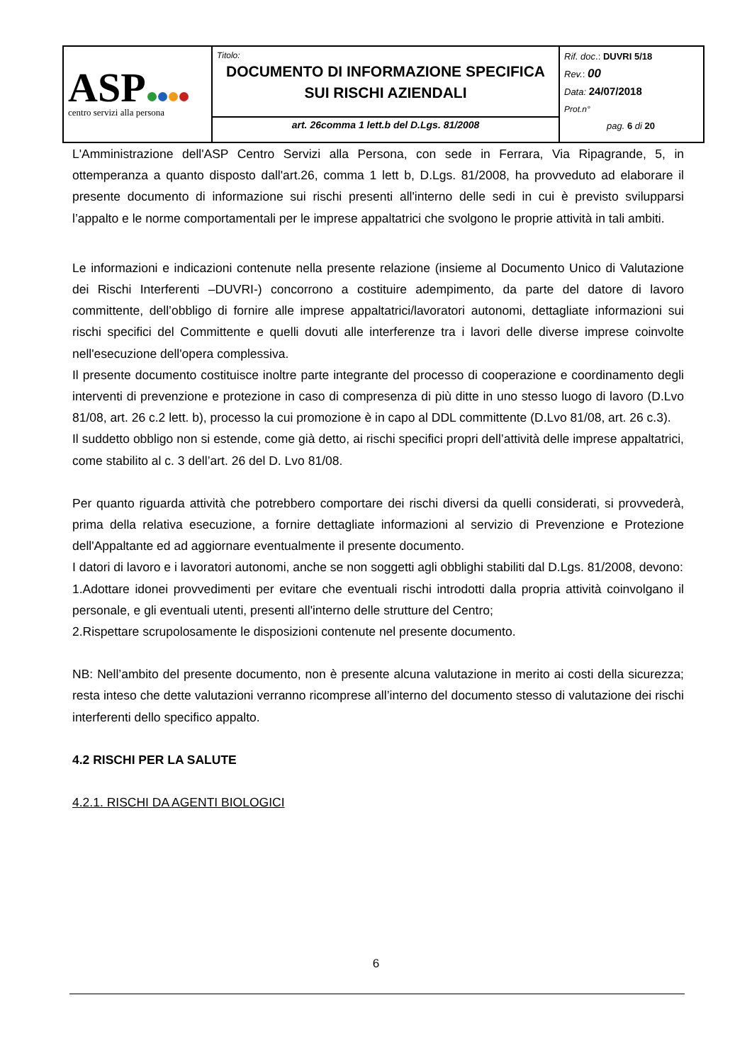| ASP centro servizi alla persona | Titolo: DOCUMENTO DI INFORMAZIONE SPECIFICA SUI RISCHI AZIENDALI | Rif. doc .: DUVRI 5/18 Rev. : 00 Data: 24/07/2018 Prot.n° pag. 6 di 20 |
| | art. 26comma 1 lett.b del D.Lgs. 81/2008 | |
L'Amministrazione dell'ASP Centro Servizi alla Persona, con sede in Ferrara, Via Ripagrande, 5, in ottemperanza a quanto disposto dall'art.26, comma 1 lett b, D.Lgs. 81/2008, ha provveduto ad elaborare il presente documento di informazione sui rischi presenti all'interno delle sedi in cui è previsto svilupparsi l’appalto e le norme comportamentali per le imprese appaltatrici che svolgono le proprie attività in tali ambiti.
Le informazioni e indicazioni contenute nella presente relazione (insieme al Documento Unico di Valutazione dei Rischi Interferenti –DUVRI-) concorrono a costituire adempimento, da parte del datore di lavoro committente, dell’obbligo di fornire alle imprese appaltatrici/lavoratori autonomi, dettagliate informazioni sui rischi specifici del Committente e quelli dovuti alle interferenze tra i lavori delle diverse imprese coinvolte nell'esecuzione dell'opera complessiva.
Il presente documento costituisce inoltre parte integrante del processo di cooperazione e coordinamento degli interventi di prevenzione e protezione in caso di compresenza di più ditte in uno stesso luogo di lavoro (D.Lvo 81/08, art. 26 c.2 lett. b), processo la cui promozione è in capo al DDL committente (D.Lvo 81/08, art. 26 c.3).
Il suddetto obbligo non si estende, come già detto, ai rischi specifici propri dell’attività delle imprese appaltatrici, come stabilito al c. 3 dell’art. 26 del D. Lvo 81/08.
Per quanto riguarda attività che potrebbero comportare dei rischi diversi da quelli considerati, si provvederà, prima della relativa esecuzione, a fornire dettagliate informazioni al servizio di Prevenzione e Protezione dell'Appaltante ed ad aggiornare eventualmente il presente documento.
I datori di lavoro e i lavoratori autonomi, anche se non soggetti agli obblighi stabiliti dal D.Lgs. 81/2008, devono:
1.Adottare idonei provvedimenti per evitare che eventuali rischi introdotti dalla propria attività coinvolgano il personale, e gli eventuali utenti, presenti all'interno delle strutture del Centro;
2.Rispettare scrupolosamente le disposizioni contenute nel presente documento.
NB: Nell’ambito del presente documento, non è presente alcuna valutazione in merito ai costi della sicurezza; resta inteso che dette valutazioni verranno ricomprese all’interno del documento stesso di valutazione dei rischi interferenti dello specifico appalto.
4.2 RISCHI PER LA SALUTE
4.2.1. RISCHI DA AGENTI BIOLOGICI
6